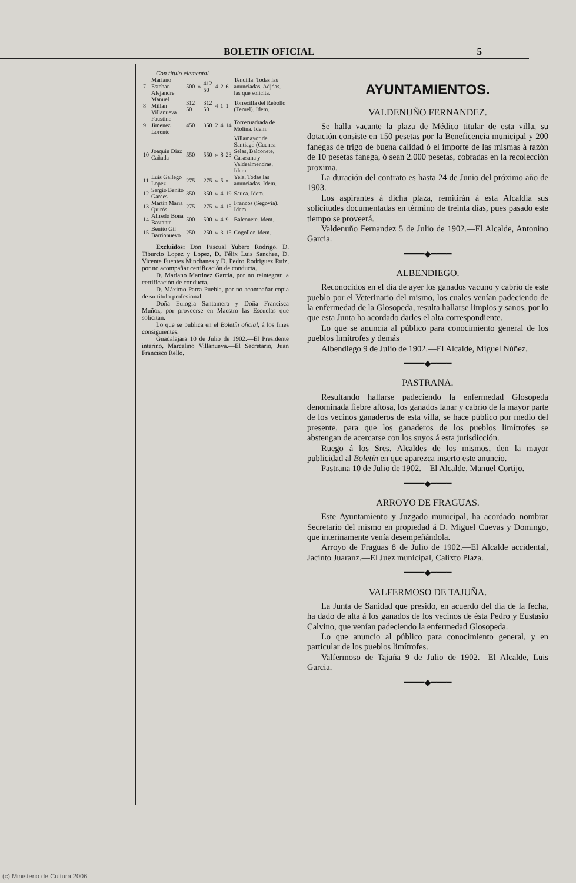BOLETIN OFICIAL 5
Con título elemental
| 7 | Mariano Esteban Alejandre | 500 | » | 412 50 | 4 | 2 | 6 | Tendilla. Todas las anunciadas. Adjdas. las que solicita. |
| 8 | Manuel Millan Villanueva | 312 50 | | 312 50 | 4 | 1 | 1 | Torrecilla del Rebollo (Teruel). Idem. |
| 9 | Faustino Jimenez Lorente | 450 | | 350 | 2 | 4 | 14 | Torrecuadrada de Molina. Idem. |
| 10 | Joaquin Diaz Cañada | 550 | | 550 | » | 8 | 23 | Villamayor de Santiago (Cuenca Selas, Balconete, Casasana y Valdealmendras. Idem. |
| 11 | Luis Gallego Lopez | 275 | | 275 | » | 5 | » | Yela. Todas las anunciadas. Idem. |
| 12 | Sergio Benito Garces | 350 | | 350 | » | 4 | 19 | Sauca. Idem. |
| 13 | Martin María Quirós | 275 | | 275 | » | 4 | 15 | Francos (Segovia). Idem. |
| 14 | Alfredo Bona Bastante | 500 | | 500 | » | 4 | 9 | Balconete. Idem. |
| 15 | Benito Gil Barrionuevo | 250 | | 250 | » | 3 | 15 | Cogollor. Idem. |
Excluidos: Don Pascual Yubero Rodrigo, D. Tiburcio Lopez y Lopez, D. Félix Luis Sanchez, D. Vicente Fuentes Minchanes y D. Pedro Rodriguez Ruiz, por no acompañar certificación de conducta.
D. Mariano Martinez Garcia, por no reintegrar la certificación de conducta.
D. Máximo Parra Puebla, por no acompañar copia de su título profesional.
Doña Eulogia Santamera y Doña Francisca Muñoz, por proveerse en Maestro las Escuelas que solicitan.
Lo que se publica en el Boletín oficial, á los fines consiguientes.
Guadalajara 10 de Julio de 1902.—El Presidente interino, Marcelino Villanueva.—El Secretario, Juan Francisco Rello.
AYUNTAMIENTOS.
VALDENUÑO FERNANDEZ.
Se halla vacante la plaza de Médico titular de esta villa, su dotación consiste en 150 pesetas por la Beneficencia municipal y 200 fanegas de trigo de buena calidad ó el importe de las mismas á razón de 10 pesetas fanega, ó sean 2.000 pesetas, cobradas en la recolección proxima.
La duración del contrato es hasta 24 de Junio del próximo año de 1903.
Los aspirantes á dicha plaza, remitirán á esta Alcaldía sus solicitudes documentadas en término de treinta días, pues pasado este tiempo se proveerá.
Valdenuño Fernandez 5 de Julio de 1902.—El Alcalde, Antonino Garcia.
━━━━◆━━━━
ALBENDIEGO.
Reconocidos en el día de ayer los ganados vacuno y cabrío de este pueblo por el Veterinario del mismo, los cuales venían padeciendo de la enfermedad de la Glosopeda, resulta hallarse limpios y sanos, por lo que esta Junta ha acordado darles el alta correspondiente.
Lo que se anuncia al público para conocimiento general de los pueblos limítrofes y demás
Albendiego 9 de Julio de 1902.—El Alcalde, Miguel Núñez.
━━━━◆━━━━
PASTRANA.
Resultando hallarse padeciendo la enfermedad Glosopeda denominada fiebre aftosa, los ganados lanar y cabrío de la mayor parte de los vecinos ganaderos de esta villa, se hace público por medio del presente, para que los ganaderos de los pueblos limítrofes se abstengan de acercarse con los suyos á esta jurisdicción.
Ruego á los Sres. Alcaldes de los mismos, den la mayor publicidad al Boletín en que aparezca inserto este anuncio.
Pastrana 10 de Julio de 1902.—El Alcalde, Manuel Cortijo.
━━━━◆━━━━
ARROYO DE FRAGUAS.
Este Ayuntamiento y Juzgado municipal, ha acordado nombrar Secretario del mismo en propiedad á D. Miguel Cuevas y Domingo, que interinamente venía desempeñándola.
Arroyo de Fraguas 8 de Julio de 1902.—El Alcalde accidental, Jacinto Juaranz.—El Juez municipal, Calixto Plaza.
━━━━◆━━━━
VALFERMOSO DE TAJUÑA.
La Junta de Sanidad que presido, en acuerdo del día de la fecha, ha dado de alta á los ganados de los vecinos de ésta Pedro y Eustasio Calvino, que venían padeciendo la enfermedad Glosopeda.
Lo que anuncio al público para conocimiento general, y en particular de los pueblos limítrofes.
Valfermoso de Tajuña 9 de Julio de 1902.—El Alcalde, Luis Garcia.
━━━━◆━━━━
(c) Ministerio de Cultura 2006